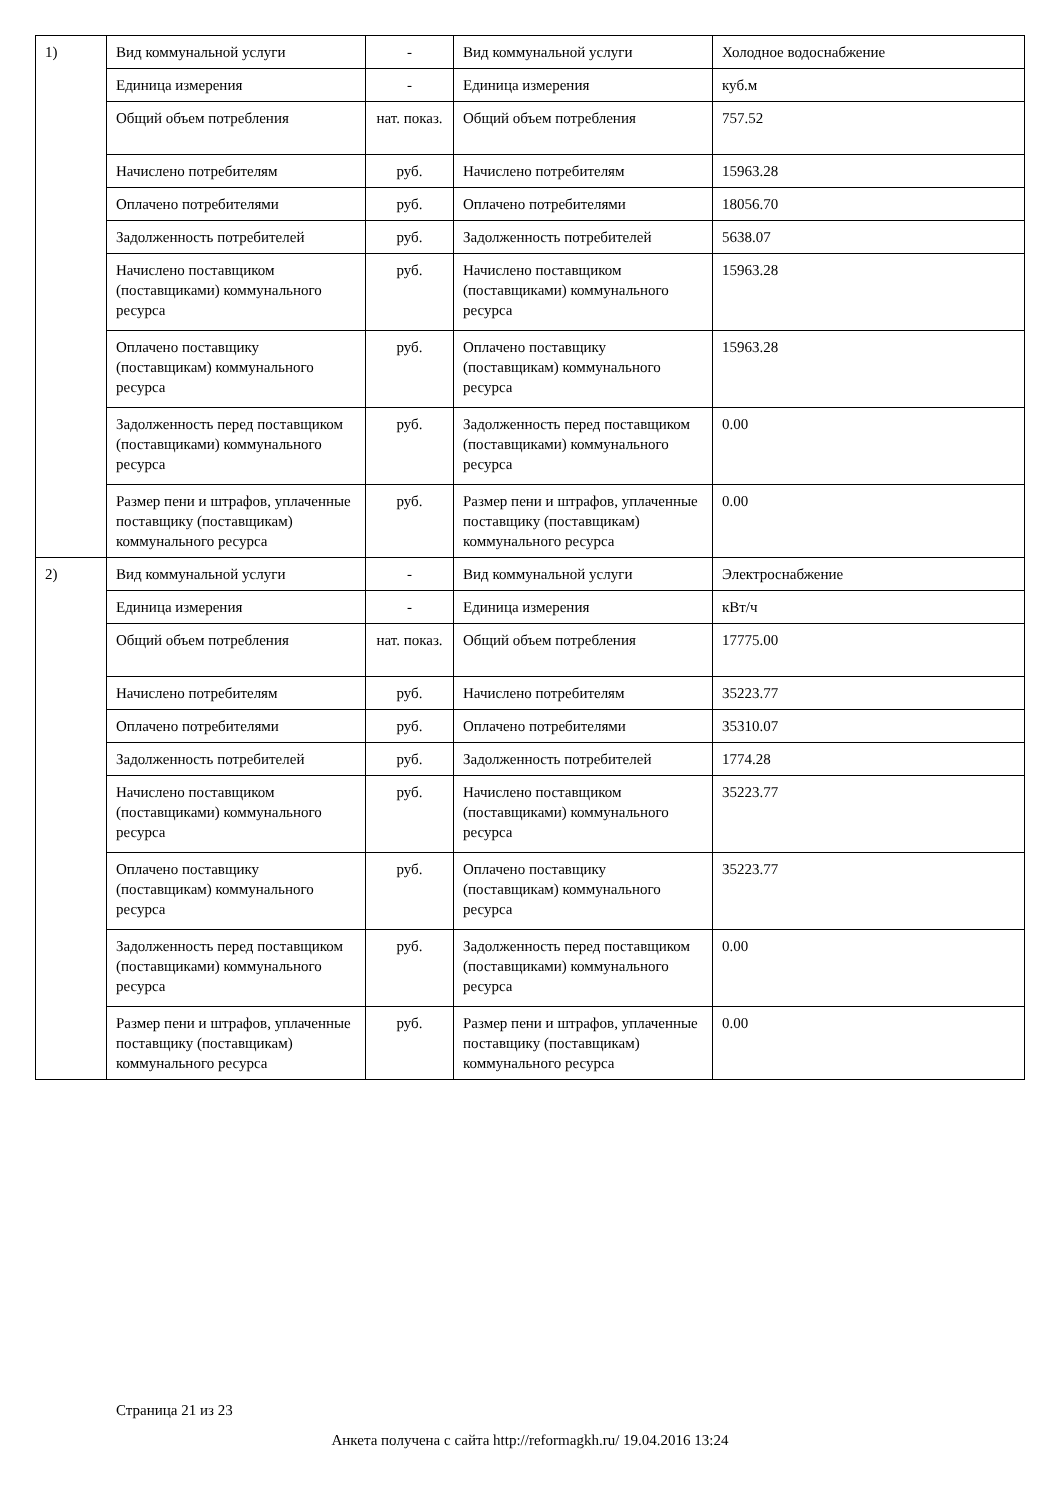| 1) | Вид коммунальной услуги | - | Вид коммунальной услуги | Холодное водоснабжение |
| | Единица измерения | - | Единица измерения | куб.м |
| | Общий объем потребления | нат. показ. | Общий объем потребления | 757.52 |
| | Начислено потребителям | руб. | Начислено потребителям | 15963.28 |
| | Оплачено потребителями | руб. | Оплачено потребителями | 18056.70 |
| | Задолженность потребителей | руб. | Задолженность потребителей | 5638.07 |
| | Начислено поставщиком (поставщиками) коммунального ресурса | руб. | Начислено поставщиком (поставщиками) коммунального ресурса | 15963.28 |
| | Оплачено поставщику (поставщикам) коммунального ресурса | руб. | Оплачено поставщику (поставщикам) коммунального ресурса | 15963.28 |
| | Задолженность перед поставщиком (поставщиками) коммунального ресурса | руб. | Задолженность перед поставщиком (поставщиками) коммунального ресурса | 0.00 |
| | Размер пени и штрафов, уплаченные поставщику (поставщикам) коммунального ресурса | руб. | Размер пени и штрафов, уплаченные поставщику (поставщикам) коммунального ресурса | 0.00 |
| 2) | Вид коммунальной услуги | - | Вид коммунальной услуги | Электроснабжение |
| | Единица измерения | - | Единица измерения | кВт/ч |
| | Общий объем потребления | нат. показ. | Общий объем потребления | 17775.00 |
| | Начислено потребителям | руб. | Начислено потребителям | 35223.77 |
| | Оплачено потребителями | руб. | Оплачено потребителями | 35310.07 |
| | Задолженность потребителей | руб. | Задолженность потребителей | 1774.28 |
| | Начислено поставщиком (поставщиками) коммунального ресурса | руб. | Начислено поставщиком (поставщиками) коммунального ресурса | 35223.77 |
| | Оплачено поставщику (поставщикам) коммунального ресурса | руб. | Оплачено поставщику (поставщикам) коммунального ресурса | 35223.77 |
| | Задолженность перед поставщиком (поставщиками) коммунального ресурса | руб. | Задолженность перед поставщиком (поставщиками) коммунального ресурса | 0.00 |
| | Размер пени и штрафов, уплаченные поставщику (поставщикам) коммунального ресурса | руб. | Размер пени и штрафов, уплаченные поставщику (поставщикам) коммунального ресурса | 0.00 |
Страница 21 из 23
Анкета получена с сайта http://reformagkh.ru/ 19.04.2016 13:24